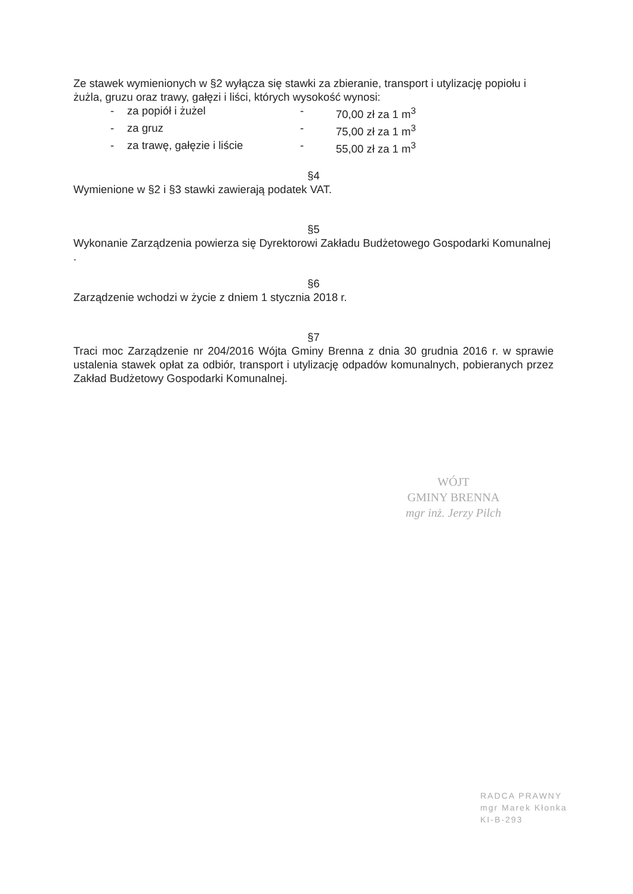Ze stawek wymienionych w §2 wyłącza się stawki za zbieranie, transport i utylizację popiołu i żużla, gruzu oraz trawy, gałęzi i liści, których wysokość wynosi:
- za popiół i żużel - 70,00 zł za 1 m<sup>3</sup>
- za gruz - 75,00 zł za 1 m<sup>3</sup>
- za trawę, gałęzie i liście - 55,00 zł za 1 m<sup>3</sup>
§4
Wymienione w §2 i §3 stawki zawierają podatek VAT.
§5
Wykonanie Zarządzenia powierza się Dyrektorowi Zakładu Budżetowego Gospodarki Komunalnej .
§6
Zarządzenie wchodzi w życie z dniem 1 stycznia 2018 r.
§7
Traci moc Zarządzenie nr 204/2016 Wójta Gminy Brenna z dnia 30 grudnia 2016 r. w sprawie ustalenia stawek opłat za odbiór, transport i utylizację odpadów komunalnych, pobieranych przez Zakład Budżetowy Gospodarki Komunalnej.
WÓJT
GMINY BRENNA
mgr inż. Jerzy Pilch
RADCA PRAWNY
mgr Marek Kłonka
KI-B-293